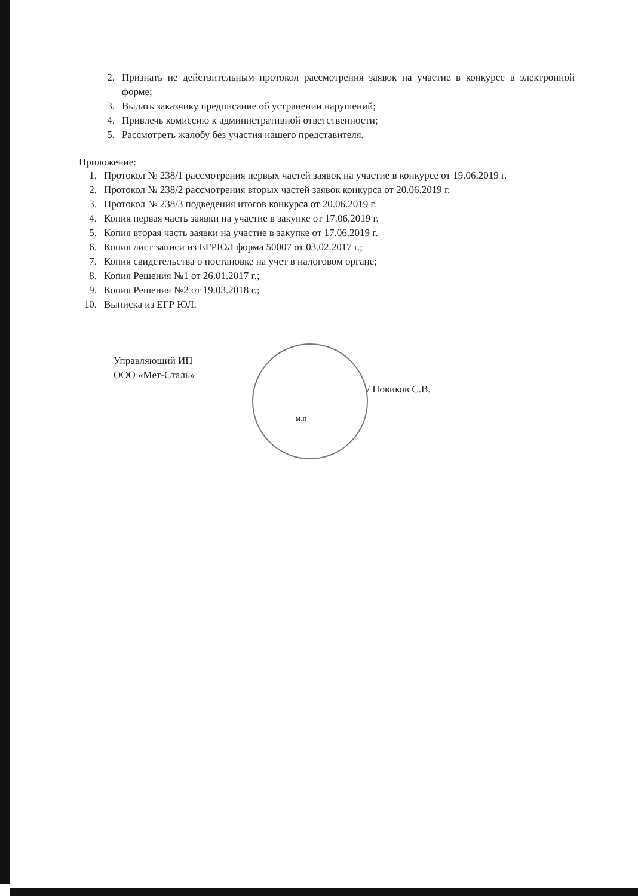2. Признать не действительным протокол рассмотрения заявок на участие в конкурсе в электронной форме;
3. Выдать заказчику предписание об устранении нарушений;
4. Привлечь комиссию к административной ответственности;
5. Рассмотреть жалобу без участия нашего представителя.
Приложение:
1. Протокол № 238/1 рассмотрения первых частей заявок на участие в конкурсе от 19.06.2019 г.
2. Протокол № 238/2 рассмотрения вторых частей заявок конкурса от 20.06.2019 г.
3. Протокол № 238/3 подведения итогов конкурса от 20.06.2019 г.
4. Копия первая часть заявки на участие в закупке от 17.06.2019 г.
5. Копия вторая часть заявки на участие в закупке от 17.06.2019 г.
6. Копия лист записи из ЕГРЮЛ форма 50007 от 03.02.2017 г.;
7. Копия свидетельства о постановке на учет в налоговом органе;
8. Копия Решения №1 от 26.01.2017 г.;
9. Копия Решения №2 от 19.03.2018 г.;
10. Выписка из ЕГР ЮЛ.
Управляющий ИП
ООО «Мет-Сталь»
/ Новиков С.В.
м.п